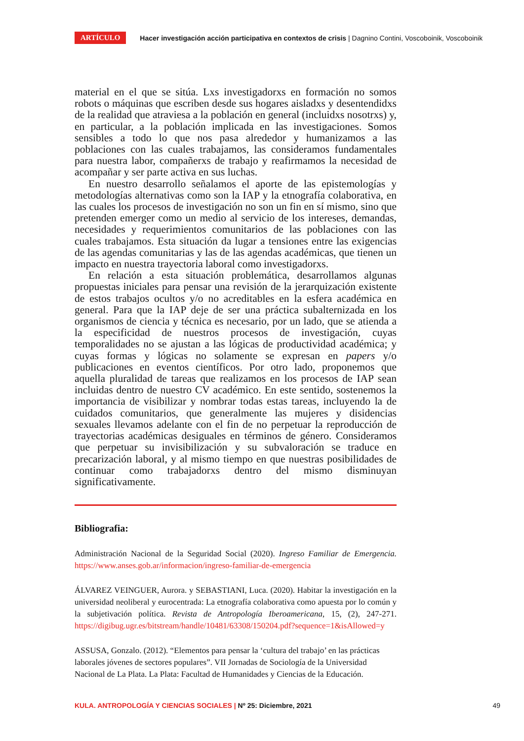ARTÍCULO Hacer investigación acción participativa en contextos de crisis | Dagnino Contini, Voscoboinik, Voscoboinik
material en el que se sitúa. Lxs investigadorxs en formación no somos robots o máquinas que escriben desde sus hogares aisladxs y desentendidxs de la realidad que atraviesa a la población en general (incluidxs nosotrxs) y, en particular, a la población implicada en las investigaciones. Somos sensibles a todo lo que nos pasa alrededor y humanizamos a las poblaciones con las cuales trabajamos, las consideramos fundamentales para nuestra labor, compañerxs de trabajo y reafirmamos la necesidad de acompañar y ser parte activa en sus luchas.
En nuestro desarrollo señalamos el aporte de las epistemologías y metodologías alternativas como son la IAP y la etnografía colaborativa, en las cuales los procesos de investigación no son un fin en sí mismo, sino que pretenden emerger como un medio al servicio de los intereses, demandas, necesidades y requerimientos comunitarios de las poblaciones con las cuales trabajamos. Esta situación da lugar a tensiones entre las exigencias de las agendas comunitarias y las de las agendas académicas, que tienen un impacto en nuestra trayectoria laboral como investigadorxs.
En relación a esta situación problemática, desarrollamos algunas propuestas iniciales para pensar una revisión de la jerarquización existente de estos trabajos ocultos y/o no acreditables en la esfera académica en general. Para que la IAP deje de ser una práctica subalternizada en los organismos de ciencia y técnica es necesario, por un lado, que se atienda a la especificidad de nuestros procesos de investigación, cuyas temporalidades no se ajustan a las lógicas de productividad académica; y cuyas formas y lógicas no solamente se expresan en papers y/o publicaciones en eventos científicos. Por otro lado, proponemos que aquella pluralidad de tareas que realizamos en los procesos de IAP sean incluidas dentro de nuestro CV académico. En este sentido, sostenemos la importancia de visibilizar y nombrar todas estas tareas, incluyendo la de cuidados comunitarios, que generalmente las mujeres y disidencias sexuales llevamos adelante con el fin de no perpetuar la reproducción de trayectorias académicas desiguales en términos de género. Consideramos que perpetuar su invisibilización y su subvaloración se traduce en precarización laboral, y al mismo tiempo en que nuestras posibilidades de continuar como trabajadorxs dentro del mismo disminuyan significativamente.
Bibliografia:
Administración Nacional de la Seguridad Social (2020). Ingreso Familiar de Emergencia. https://www.anses.gob.ar/informacion/ingreso-familiar-de-emergencia
ÁLVAREZ VEINGUER, Aurora. y SEBASTIANI, Luca. (2020). Habitar la investigación en la universidad neoliberal y eurocentrada: La etnografía colaborativa como apuesta por lo común y la subjetivación política. Revista de Antropología Iberoamericana, 15, (2), 247-271. https://digibug.ugr.es/bitstream/handle/10481/63308/150204.pdf?sequence=1&isAllowed=y
ASSUSA, Gonzalo. (2012). “Elementos para pensar la ‘cultura del trabajo’ en las prácticas laborales jóvenes de sectores populares”. VII Jornadas de Sociología de la Universidad Nacional de La Plata. La Plata: Facultad de Humanidades y Ciencias de la Educación.
KULA. ANTROPOLOGÍA Y CIENCIAS SOCIALES | Nº 25: Diciembre, 2021 49